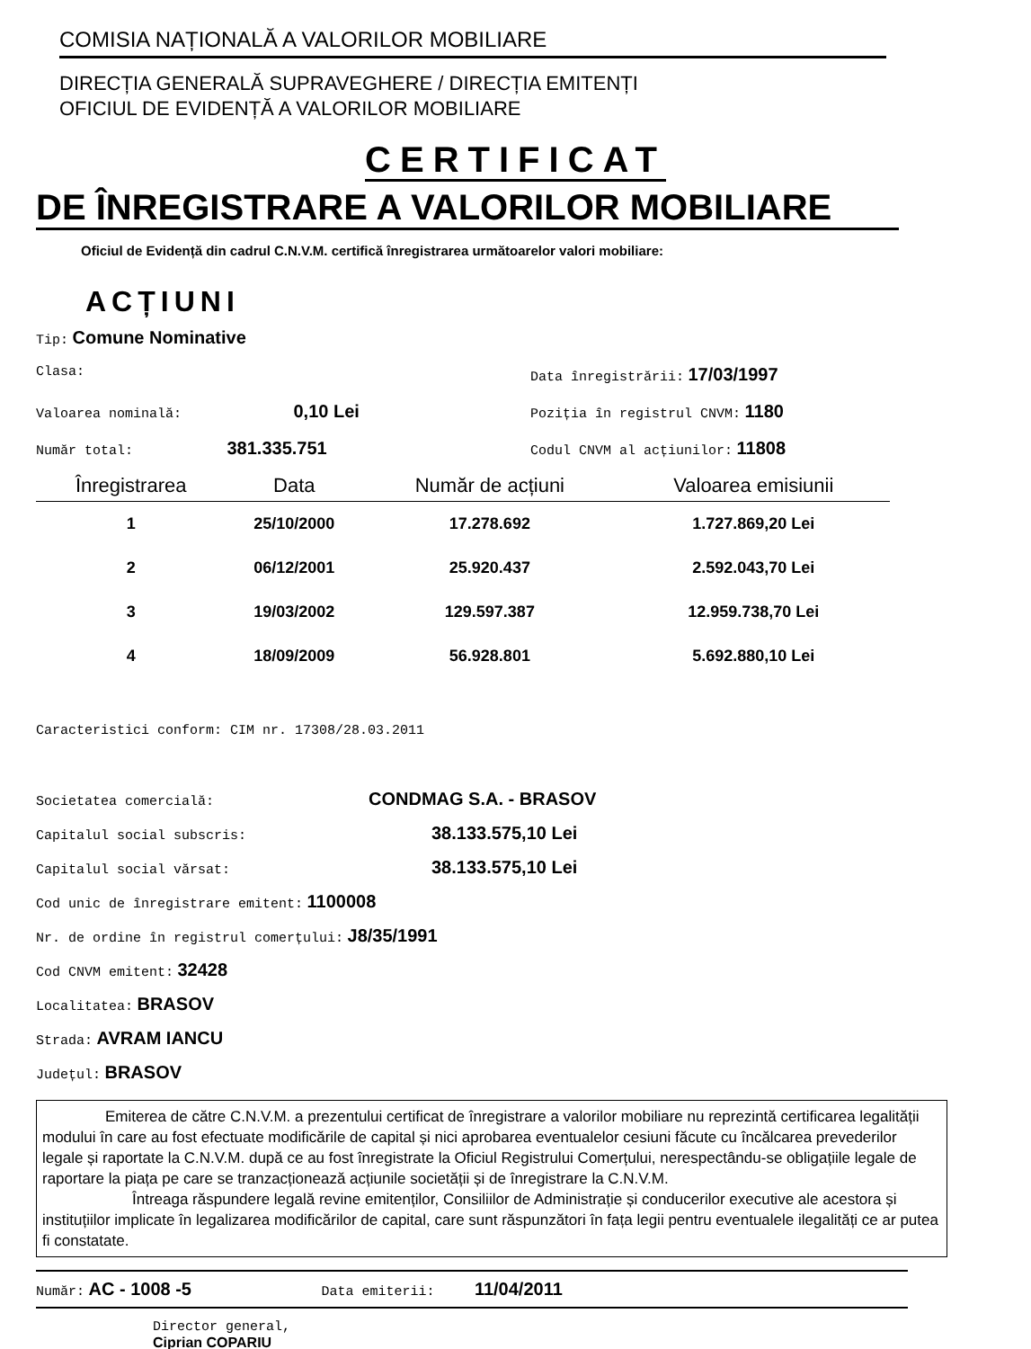COMISIA NAȚIONALĂ A VALORILOR MOBILIARE
DIRECȚIA GENERALĂ SUPRAVEGHERE / DIRECȚIA EMITENȚI
OFICIUL DE EVIDENȚĂ A VALORILOR MOBILIARE
CERTIFICAT
DE ÎNREGISTRARE A VALORILOR MOBILIARE
Oficiul de Evidență din cadrul C.N.V.M. certifică înregistrarea următoarelor valori mobiliare:
ACȚIUNI
Tip: Comune Nominative
Clasa: Data înregistrării: 17/03/1997
Valoarea nominală: 0,10 Lei
Poziția în registrul CNVM: 1180
Număr total: 381.335.751
Codul CNVM al acțiunilor: 11808
| Înregistrarea | Data | Număr de acțiuni | Valoarea emisiunii |
| --- | --- | --- | --- |
| 1 | 25/10/2000 | 17.278.692 | 1.727.869,20 Lei |
| 2 | 06/12/2001 | 25.920.437 | 2.592.043,70 Lei |
| 3 | 19/03/2002 | 129.597.387 | 12.959.738,70 Lei |
| 4 | 18/09/2009 | 56.928.801 | 5.692.880,10 Lei |
Caracteristici conform: CIM nr. 17308/28.03.2011
Societatea comercială: CONDMAG S.A. - BRASOV
Capitalul social subscris: 38.133.575,10 Lei
Capitalul social vărsat: 38.133.575,10 Lei
Cod unic de înregistrare emitent: 1100008
Nr. de ordine în registrul comerțului: J8/35/1991
Cod CNVM emitent: 32428
Localitatea: BRASOV
Strada: AVRAM IANCU
Județul: BRASOV
Emiterea de către C.N.V.M. a prezentului certificat de înregistrare a valorilor mobiliare nu reprezintă certificarea legalității modului în care au fost efectuate modificările de capital și nici aprobarea eventualelor cesiuni făcute cu încălcarea prevederilor legale și raportate la C.N.V.M. după ce au fost înregistrate la Oficiul Registrului Comerțului, nerespectându-se obligațiile legale de raportare la piața pe care se tranzacționează acțiunile societății și de înregistrare la C.N.V.M.
Întreaga răspundere legală revine emitenților, Consiliilor de Administrație și conducerilor executive ale acestora și instituțiilor implicate în legalizarea modificărilor de capital, care sunt răspunzători în fața legii pentru eventualele ilegalități ce ar putea fi constatate.
Număr: AC - 1008 -5 Data emiterii: 11/04/2011
Director general,
Ciprian COPARIU